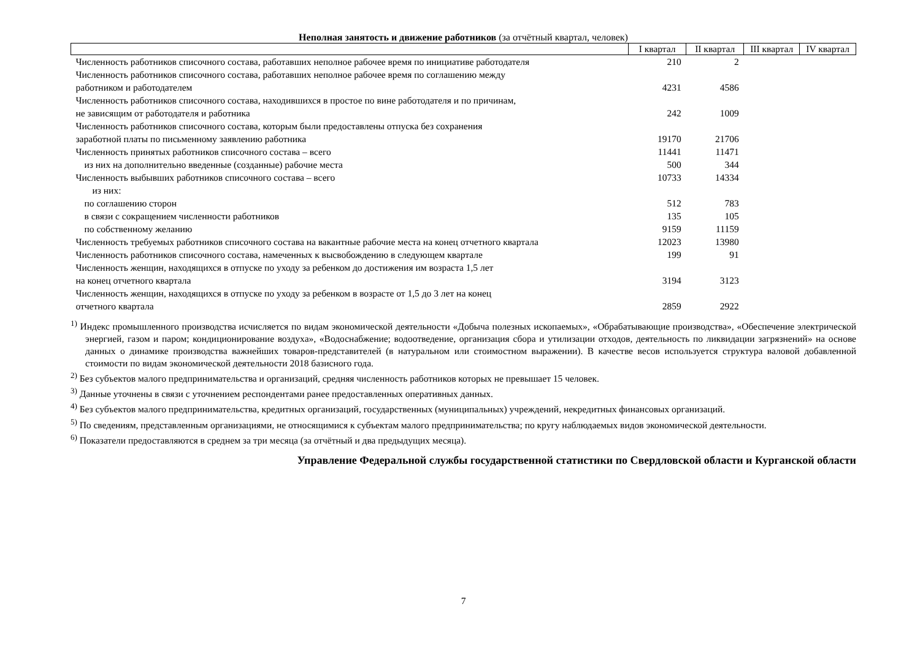Неполная занятость и движение работников (за отчётный квартал, человек)
| | I квартал | II квартал | III квартал | IV квартал |
| --- | --- | --- | --- | --- |
| Численность работников списочного состава, работавших неполное рабочее время по инициативе работодателя | 210 | 2 | | |
| Численность работников списочного состава, работавших неполное рабочее время по соглашению между работником и работодателем | 4231 | 4586 | | |
| Численность работников списочного состава, находившихся в простое по вине работодателя и по причинам, не зависящим от работодателя и работника | 242 | 1009 | | |
| Численность работников списочного состава, которым были предоставлены отпуска без сохранения заработной платы по письменному заявлению работника | 19170 | 21706 | | |
| Численность принятых работников списочного состава – всего | 11441 | 11471 | | |
| из них на дополнительно введенные (созданные) рабочие места | 500 | 344 | | |
| Численность выбывших работников списочного состава – всего | 10733 | 14334 | | |
| из них: | | | | |
| по соглашению сторон | 512 | 783 | | |
| в связи с сокращением численности работников | 135 | 105 | | |
| по собственному желанию | 9159 | 11159 | | |
| Численность требуемых работников списочного состава на вакантные рабочие места на конец отчетного квартала | 12023 | 13980 | | |
| Численность работников списочного состава, намеченных к высвобождению в следующем квартале | 199 | 91 | | |
| Численность женщин, находящихся в отпуске по уходу за ребенком до достижения им возраста 1,5 лет на конец отчетного квартала | 3194 | 3123 | | |
| Численность женщин, находящихся в отпуске по уходу за ребенком в возрасте от 1,5 до 3 лет на конец отчетного квартала | 2859 | 2922 | | |
<sup>1)</sup> Индекс промышленного производства исчисляется по видам экономической деятельности «Добыча полезных ископаемых», «Обрабатывающие производства», «Обеспечение электрической энергией, газом и паром; кондиционирование воздуха», «Водоснабжение; водоотведение, организация сбора и утилизации отходов, деятельность по ликвидации загрязнений» на основе данных о динамике производства важнейших товаров-представителей (в натуральном или стоимостном выражении). В качестве весов используется структура валовой добавленной стоимости по видам экономической деятельности 2018 базисного года.
<sup>2)</sup> Без субъектов малого предпринимательства и организаций, средняя численность работников которых не превышает 15 человек.
<sup>3)</sup> Данные уточнены в связи с уточнением респондентами ранее предоставленных оперативных данных.
<sup>4)</sup> Без субъектов малого предпринимательства, кредитных организаций, государственных (муниципальных) учреждений, некредитных финансовых организаций.
<sup>5)</sup> По сведениям, представленным организациями, не относящимися к субъектам малого предпринимательства; по кругу наблюдаемых видов экономической деятельности.
<sup>6)</sup> Показатели предоставляются в среднем за три месяца (за отчётный и два предыдущих месяца).
Управление Федеральной службы государственной статистики по Свердловской области и Курганской области
7